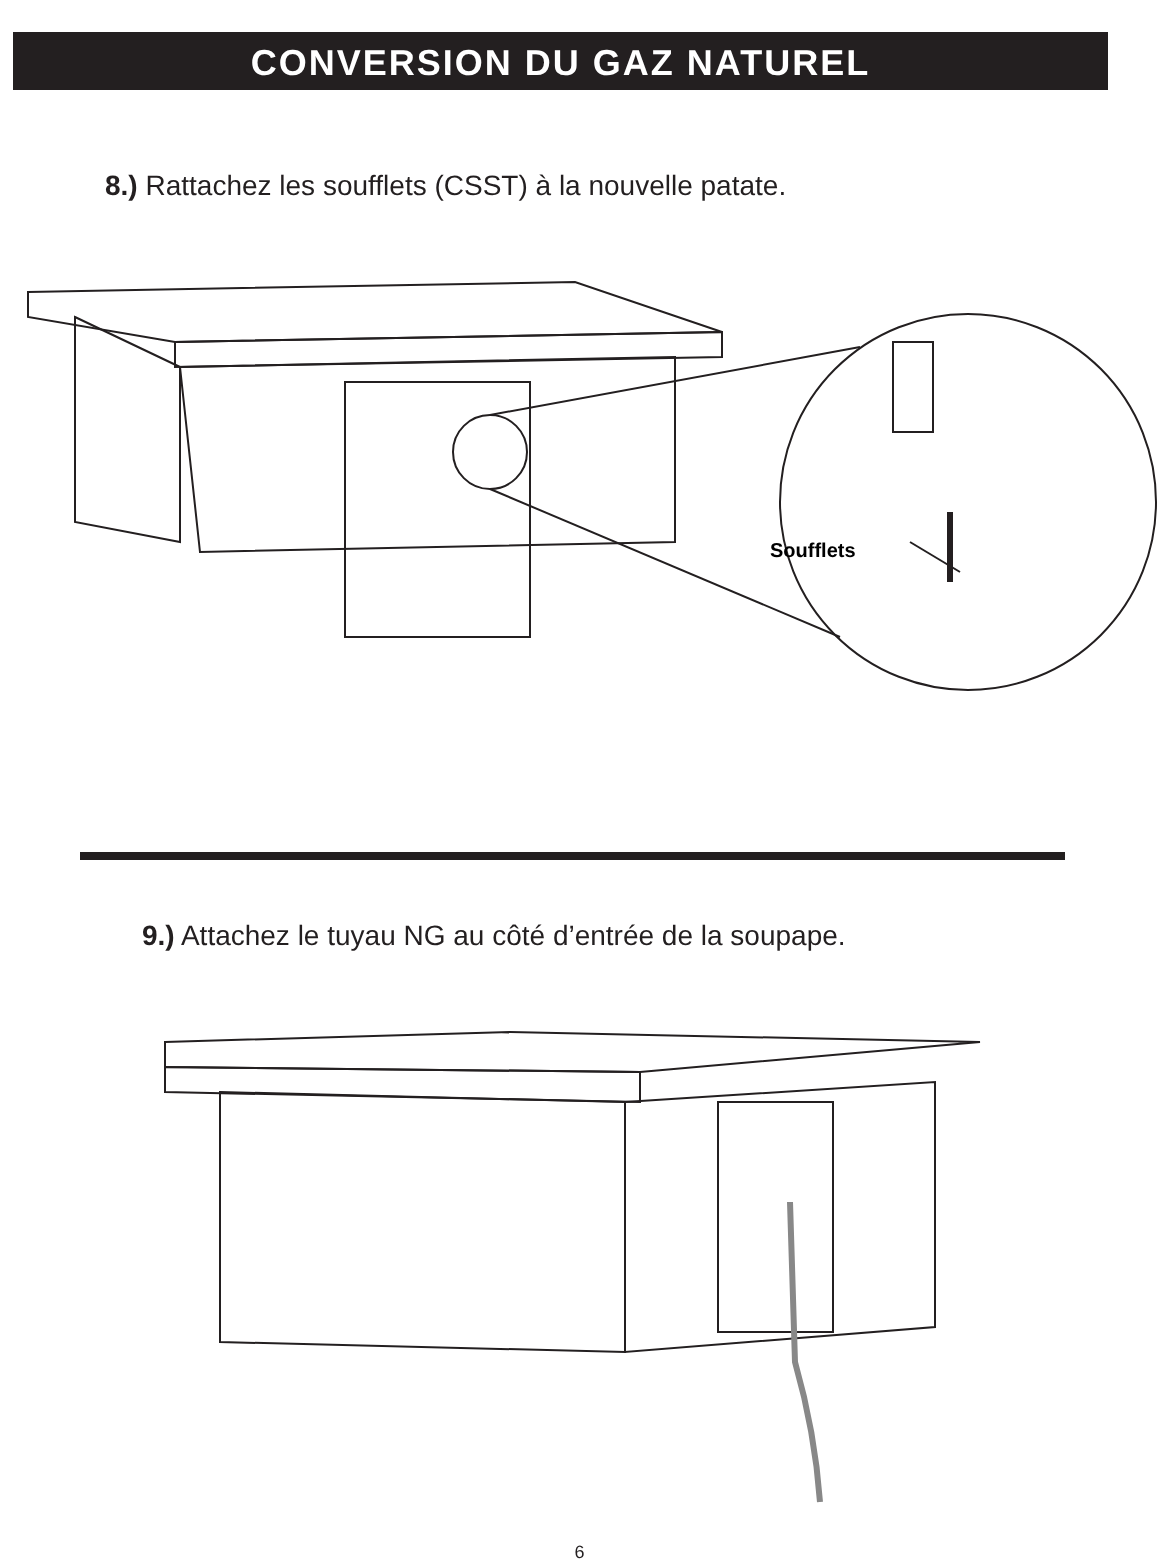CONVERSION DU GAZ NATUREL
8.) Rattachez les soufflets (CSST) à la nouvelle patate.
Soufflets
9.) Attachez le tuyau NG au côté d’entrée de la soupape.
6